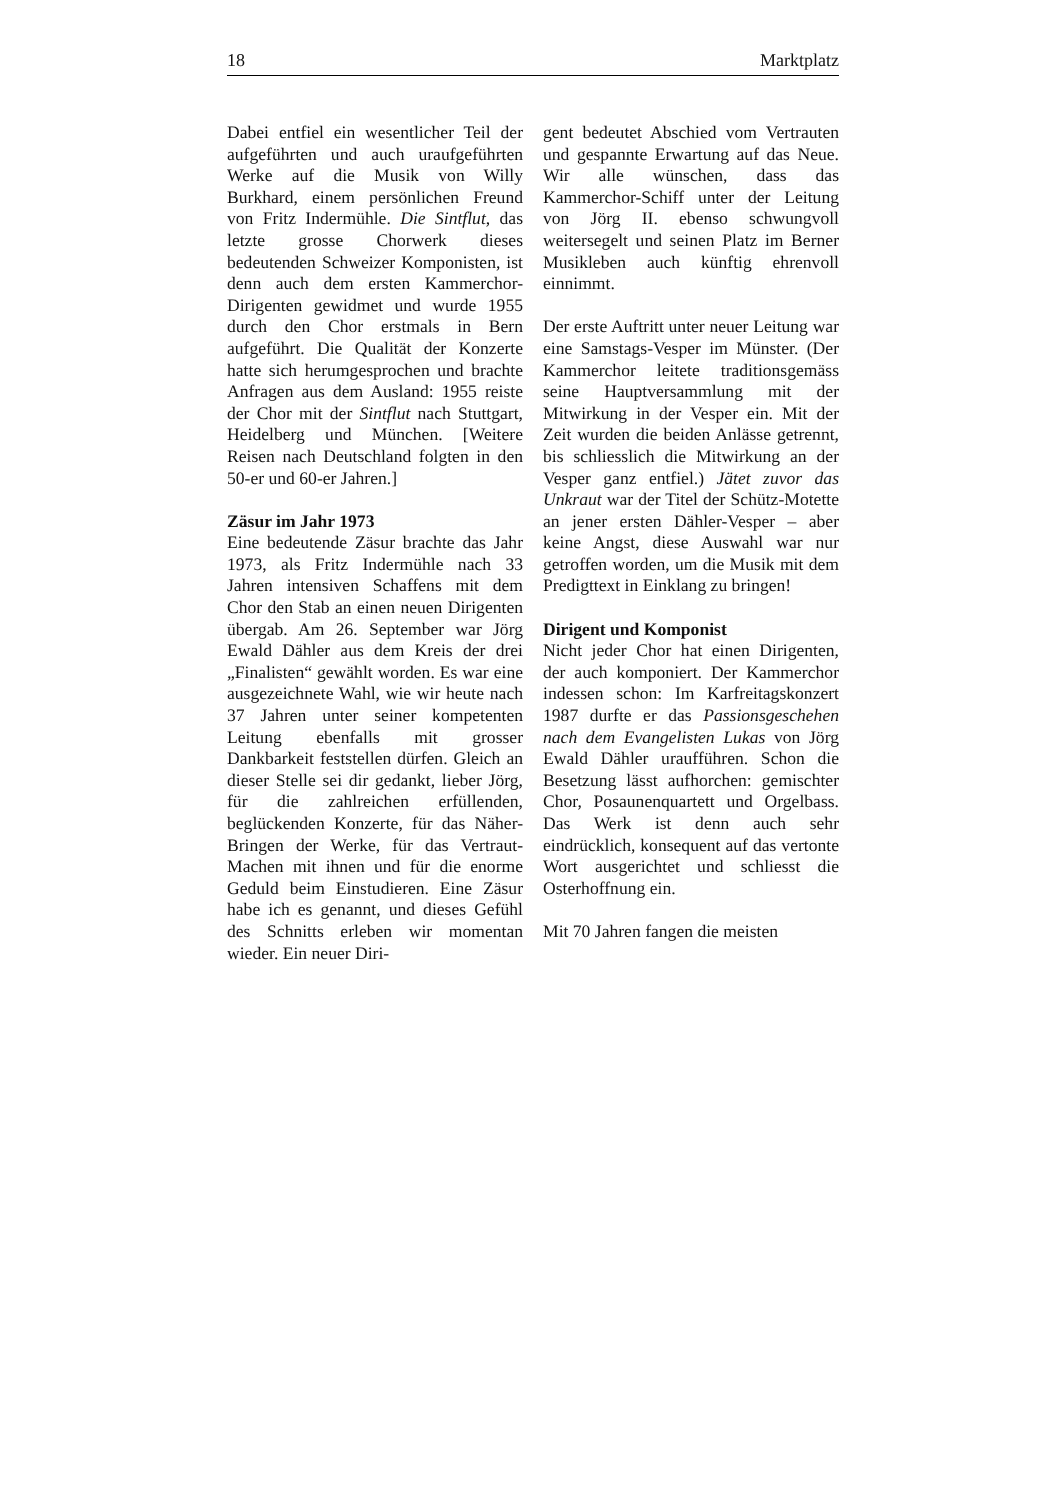18 Marktplatz
Dabei entfiel ein wesentlicher Teil der aufgeführten und auch uraufgeführten Werke auf die Musik von Willy Burkhard, einem persönlichen Freund von Fritz Indermühle. Die Sintflut, das letzte grosse Chorwerk dieses bedeutenden Schweizer Komponisten, ist denn auch dem ersten Kammerchor-Dirigenten gewidmet und wurde 1955 durch den Chor erstmals in Bern aufgeführt. Die Qualität der Konzerte hatte sich herumgesprochen und brachte Anfragen aus dem Ausland: 1955 reiste der Chor mit der Sintflut nach Stuttgart, Heidelberg und München. [Weitere Reisen nach Deutschland folgten in den 50-er und 60-er Jahren.]
Zäsur im Jahr 1973
Eine bedeutende Zäsur brachte das Jahr 1973, als Fritz Indermühle nach 33 Jahren intensiven Schaffens mit dem Chor den Stab an einen neuen Dirigenten übergab. Am 26. September war Jörg Ewald Dähler aus dem Kreis der drei „Finalisten“ gewählt worden. Es war eine ausgezeichnete Wahl, wie wir heute nach 37 Jahren unter seiner kompetenten Leitung ebenfalls mit grosser Dankbarkeit feststellen dürfen. Gleich an dieser Stelle sei dir gedankt, lieber Jörg, für die zahlreichen erfüllenden, beglückenden Konzerte, für das Näher-Bringen der Werke, für das Vertraut-Machen mit ihnen und für die enorme Geduld beim Einstudieren. Eine Zäsur habe ich es genannt, und dieses Gefühl des Schnitts erleben wir momentan wieder. Ein neuer Diri-
gent bedeutet Abschied vom Vertrauten und gespannte Erwartung auf das Neue. Wir alle wünschen, dass das Kammerchor-Schiff unter der Leitung von Jörg II. ebenso schwungvoll weitersegelt und seinen Platz im Berner Musikleben auch künftig ehrenvoll einnimmt.
Der erste Auftritt unter neuer Leitung war eine Samstags-Vesper im Münster. (Der Kammerchor leitete traditionsgemäss seine Hauptversammlung mit der Mitwirkung in der Vesper ein. Mit der Zeit wurden die beiden Anlässe getrennt, bis schliesslich die Mitwirkung an der Vesper ganz entfiel.) Jätet zuvor das Unkraut war der Titel der Schütz-Motette an jener ersten Dähler-Vesper – aber keine Angst, diese Auswahl war nur getroffen worden, um die Musik mit dem Predigttext in Einklang zu bringen!
Dirigent und Komponist
Nicht jeder Chor hat einen Dirigenten, der auch komponiert. Der Kammerchor indessen schon: Im Karfreitagskonzert 1987 durfte er das Passionsgeschehen nach dem Evangelisten Lukas von Jörg Ewald Dähler uraufführen. Schon die Besetzung lässt aufhorchen: gemischter Chor, Posaunenquartett und Orgelbass. Das Werk ist denn auch sehr eindrücklich, konsequent auf das vertonte Wort ausgerichtet und schliesst die Osterhoffnung ein.
Mit 70 Jahren fangen die meisten